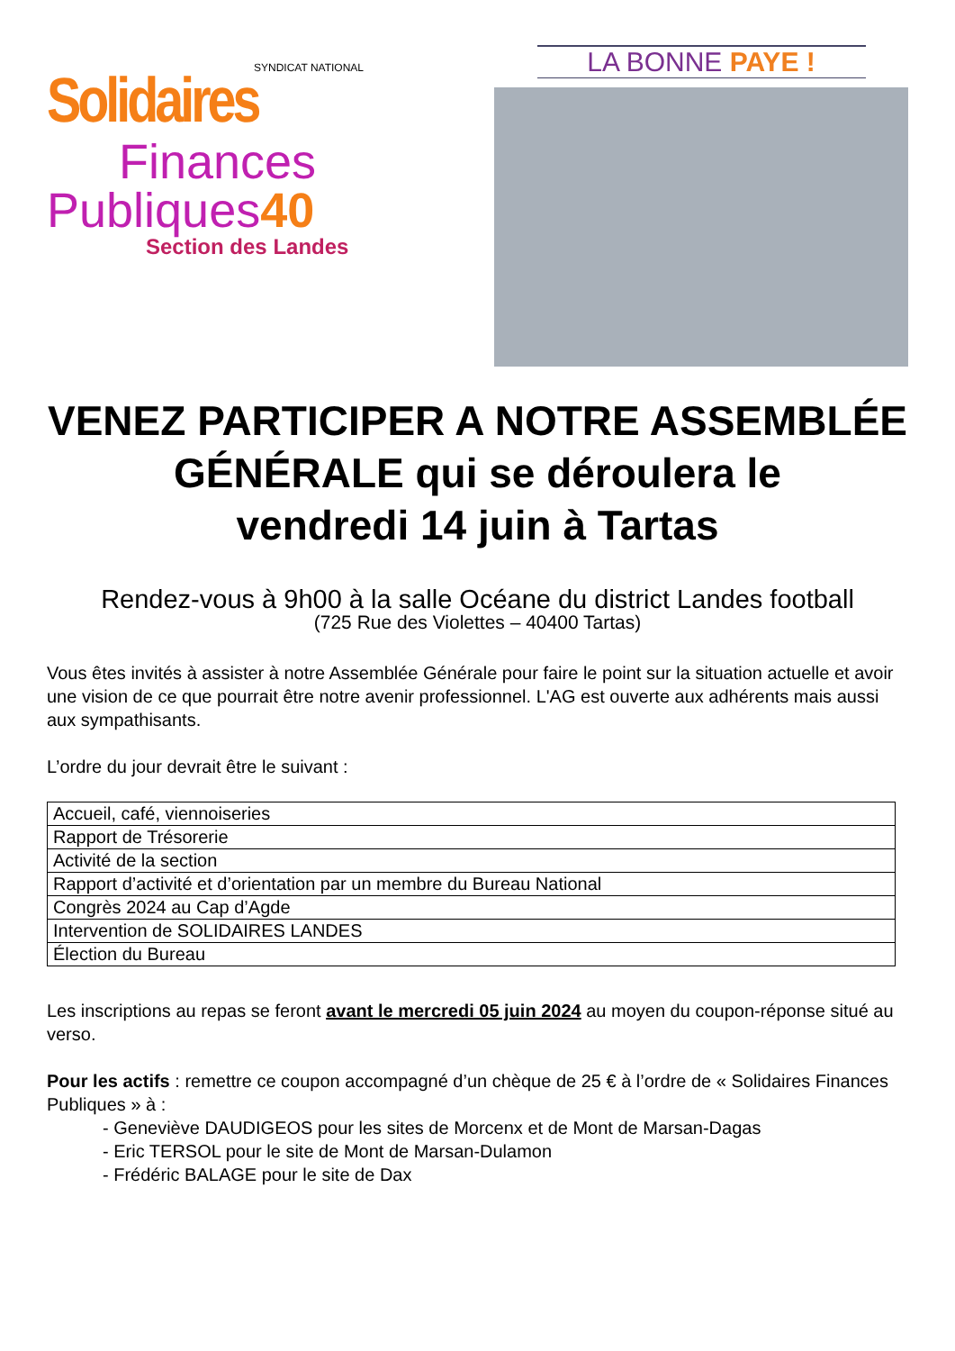SYNDICAT NATIONAL
Solidaires
Finances
Publiques40
Section des Landes
LA BONNE PAYE !
VENEZ PARTICIPER A NOTRE ASSEMBLÉE GÉNÉRALE qui se déroulera le
vendredi 14 juin à Tartas
Rendez-vous à 9h00 à la salle Océane du district Landes football
(725 Rue des Violettes – 40400 Tartas)
Vous êtes invités à assister à notre Assemblée Générale pour faire le point sur la situation actuelle et avoir une vision de ce que pourrait être notre avenir professionnel. L'AG est ouverte aux adhérents mais aussi aux sympathisants.
L’ordre du jour devrait être le suivant :
| Accueil, café, viennoiseries |
| Rapport de Trésorerie |
| Activité de la section |
| Rapport d’activité et d’orientation par un membre du Bureau National |
| Congrès 2024 au Cap d’Agde |
| Intervention de SOLIDAIRES LANDES |
| Élection du Bureau |
Les inscriptions au repas se feront avant le mercredi 05 juin 2024 au moyen du coupon-réponse situé au verso.
Pour les actifs : remettre ce coupon accompagné d’un chèque de 25 € à l’ordre de « Solidaires Finances Publiques » à :
- Geneviève DAUDIGEOS pour les sites de Morcenx et de Mont de Marsan-Dagas
- Eric TERSOL pour le site de Mont de Marsan-Dulamon
- Frédéric BALAGE pour le site de Dax